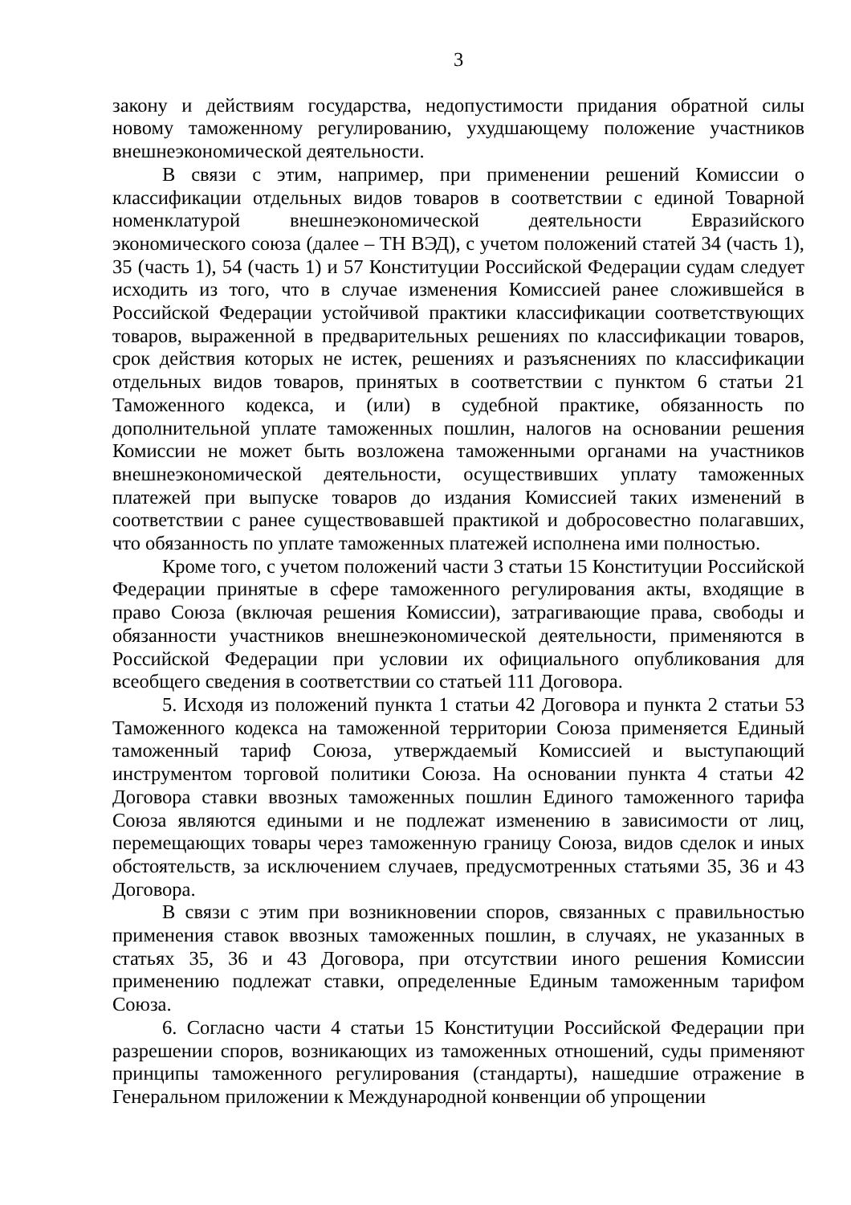3
закону и действиям государства, недопустимости придания обратной силы новому таможенному регулированию, ухудшающему положение участников внешнеэкономической деятельности.
В связи с этим, например, при применении решений Комиссии о классификации отдельных видов товаров в соответствии с единой Товарной номенклатурой внешнеэкономической деятельности Евразийского экономического союза (далее – ТН ВЭД), с учетом положений статей 34 (часть 1), 35 (часть 1), 54 (часть 1) и 57 Конституции Российской Федерации судам следует исходить из того, что в случае изменения Комиссией ранее сложившейся в Российской Федерации устойчивой практики классификации соответствующих товаров, выраженной в предварительных решениях по классификации товаров, срок действия которых не истек, решениях и разъяснениях по классификации отдельных видов товаров, принятых в соответствии с пунктом 6 статьи 21 Таможенного кодекса, и (или) в судебной практике, обязанность по дополнительной уплате таможенных пошлин, налогов на основании решения Комиссии не может быть возложена таможенными органами на участников внешнеэкономической деятельности, осуществивших уплату таможенных платежей при выпуске товаров до издания Комиссией таких изменений в соответствии с ранее существовавшей практикой и добросовестно полагавших, что обязанность по уплате таможенных платежей исполнена ими полностью.
Кроме того, с учетом положений части 3 статьи 15 Конституции Российской Федерации принятые в сфере таможенного регулирования акты, входящие в право Союза (включая решения Комиссии), затрагивающие права, свободы и обязанности участников внешнеэкономической деятельности, применяются в Российской Федерации при условии их официального опубликования для всеобщего сведения в соответствии со статьей 111 Договора.
5. Исходя из положений пункта 1 статьи 42 Договора и пункта 2 статьи 53 Таможенного кодекса на таможенной территории Союза применяется Единый таможенный тариф Союза, утверждаемый Комиссией и выступающий инструментом торговой политики Союза. На основании пункта 4 статьи 42 Договора ставки ввозных таможенных пошлин Единого таможенного тарифа Союза являются едиными и не подлежат изменению в зависимости от лиц, перемещающих товары через таможенную границу Союза, видов сделок и иных обстоятельств, за исключением случаев, предусмотренных статьями 35, 36 и 43 Договора.
В связи с этим при возникновении споров, связанных с правильностью применения ставок ввозных таможенных пошлин, в случаях, не указанных в статьях 35, 36 и 43 Договора, при отсутствии иного решения Комиссии применению подлежат ставки, определенные Единым таможенным тарифом Союза.
6. Согласно части 4 статьи 15 Конституции Российской Федерации при разрешении споров, возникающих из таможенных отношений, суды применяют принципы таможенного регулирования (стандарты), нашедшие отражение в Генеральном приложении к Международной конвенции об упрощении